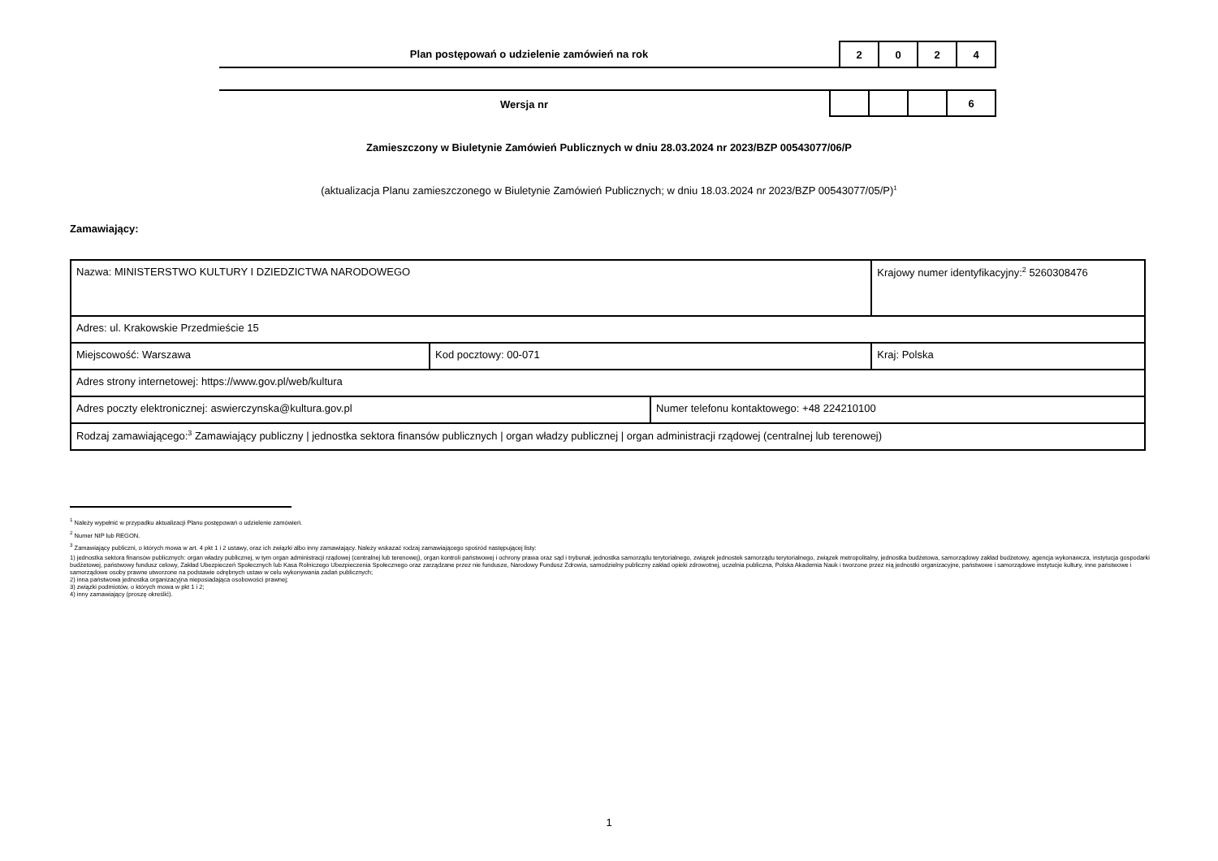Plan postępowań o udzielenie zamówień na rok
| 2 | 0 | 2 | 4 |
Wersja nr
| | | | 6 |
Zamieszczony w Biuletynie Zamówień Publicznych w dniu 28.03.2024 nr 2023/BZP 00543077/06/P
(aktualizacja Planu zamieszczonego w Biuletynie Zamówień Publicznych; w dniu 18.03.2024 nr 2023/BZP 00543077/05/P)<sup>1</sup>
Zamawiający:
| Nazwa: MINISTERSTWO KULTURY I DZIEDZICTWA NARODOWEGO | | | Krajowy numer identyfikacyjny:<sup>2</sup> 5260308476 |
| Adres: ul. Krakowskie Przedmieście 15 | | | |
| Miejscowość: Warszawa | Kod pocztowy: 00-071 | | Kraj: Polska |
| Adres strony internetowej: https://www.gov.pl/web/kultura | | | |
| Adres poczty elektronicznej: aswierczynska@kultura.gov.pl | | Numer telefonu kontaktowego: +48 224210100 | |
| Rodzaj zamawiającego:<sup>3</sup> Zamawiający publiczny / jednostka sektora finansów publicznych / organ władzy publicznej / organ administracji rządowej (centralnej lub terenowej) | | | |
<sup>1</sup> Należy wypełnić w przypadku aktualizacji Planu postępowań o udzielenie zamówień.
<sup>2</sup> Numer NIP lub REGON.
<sup>3</sup> Zamawiający publiczni, o których mowa w art. 4 pkt 1 i 2 ustawy, oraz ich związki albo inny zamawiający. Należy wskazać rodzaj zamawiającego spośród następującej listy:
1) jednostka sektora finansów publicznych: organ władzy publicznej, w tym organ administracji rządowej (centralnej lub terenowej), organ kontroli państwowej i ochrony prawa oraz sąd i trybunał, jednostka samorządu terytorialnego, związek jednostek samorządu terytorialnego, związek metropolitalny, jednostka budżetowa, samorządowy zakład budżetowy, agencja wykonawcza, instytucja gospodarki budżetowej, państwowy fundusz celowy, Zakład Ubezpieczeń Społecznych lub Kasa Rolniczego Ubezpieczenia Społecznego oraz zarządzane przez nie fundusze, Narodowy Fundusz Zdrowia, samodzielny publiczny zakład opieki zdrowotnej, uczelnia publiczna, Polska Akademia Nauk i tworzone przez nią jednostki organizacyjne, państwowe i samorządowe instytucje kultury, inne państwowe i samorządowe osoby prawne utworzone na podstawie odrębnych ustaw w celu wykonywania zadań publicznych;
2) inna państwowa jednostka organizacyjna nieposiadająca osobowości prawnej;
3) związki podmiotów, o których mowa w pkt 1 i 2;
4) inny zamawiający (proszę określić).
1